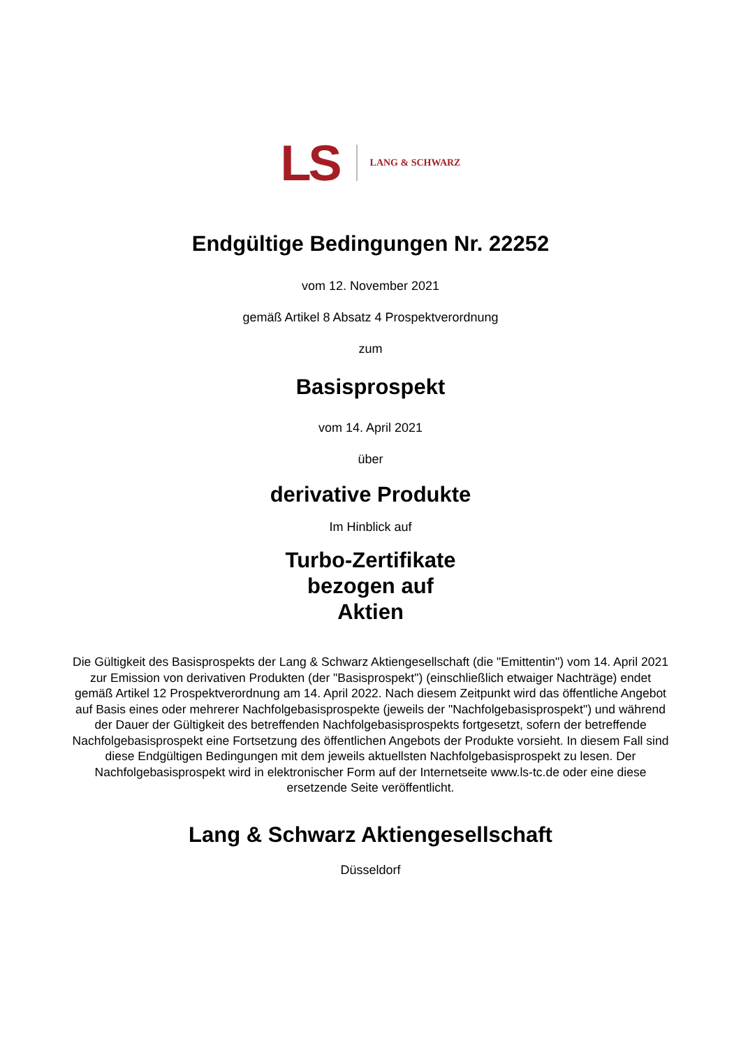LS LANG & SCHWARZ
Endgültige Bedingungen Nr. 22252
vom 12. November 2021
gemäß Artikel 8 Absatz 4 Prospektverordnung
zum
Basisprospekt
vom 14. April 2021
über
derivative Produkte
Im Hinblick auf
Turbo-Zertifikate
bezogen auf
Aktien
Die Gültigkeit des Basisprospekts der Lang & Schwarz Aktiengesellschaft (die "Emittentin") vom 14. April 2021 zur Emission von derivativen Produkten (der "Basisprospekt") (einschließlich etwaiger Nachträge) endet gemäß Artikel 12 Prospektverordnung am 14. April 2022. Nach diesem Zeitpunkt wird das öffentliche Angebot auf Basis eines oder mehrerer Nachfolgebasisprospekte (jeweils der "Nachfolgebasisprospekt") und während der Dauer der Gültigkeit des betreffenden Nachfolgebasisprospekts fortgesetzt, sofern der betreffende Nachfolgebasisprospekt eine Fortsetzung des öffentlichen Angebots der Produkte vorsieht. In diesem Fall sind diese Endgültigen Bedingungen mit dem jeweils aktuellsten Nachfolgebasisprospekt zu lesen. Der Nachfolgebasisprospekt wird in elektronischer Form auf der Internetseite www.ls-tc.de oder eine diese ersetzende Seite veröffentlicht.
Lang & Schwarz Aktiengesellschaft
Düsseldorf